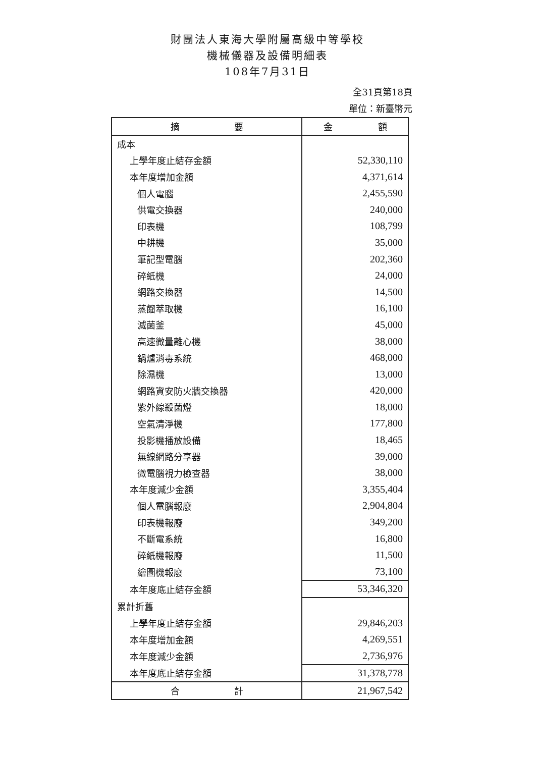財團法人東海大學附屬高級中等學校
機械儀器及設備明細表
108年7月31日
全31頁第18頁
單位：新臺幣元
| 摘 要 | 金 額 |
| --- | --- |
| 成本 | |
| 上學年度止結存金額 | 52,330,110 |
| 本年度增加金額 | 4,371,614 |
| 個人電腦 | 2,455,590 |
| 供電交換器 | 240,000 |
| 印表機 | 108,799 |
| 中耕機 | 35,000 |
| 筆記型電腦 | 202,360 |
| 碎紙機 | 24,000 |
| 網路交換器 | 14,500 |
| 蒸餾萃取機 | 16,100 |
| 滅菌釜 | 45,000 |
| 高速微量離心機 | 38,000 |
| 鍋爐消毒系統 | 468,000 |
| 除濕機 | 13,000 |
| 網路資安防火牆交換器 | 420,000 |
| 紫外線殺菌燈 | 18,000 |
| 空氣清淨機 | 177,800 |
| 投影機播放設備 | 18,465 |
| 無線網路分享器 | 39,000 |
| 微電腦視力檢查器 | 38,000 |
| 本年度減少金額 | 3,355,404 |
| 個人電腦報廢 | 2,904,804 |
| 印表機報廢 | 349,200 |
| 不斷電系統 | 16,800 |
| 碎紙機報廢 | 11,500 |
| 繪圖機報廢 | 73,100 |
| 本年度底止結存金額 | 53,346,320 |
| 累計折舊 | |
| 上學年度止結存金額 | 29,846,203 |
| 本年度增加金額 | 4,269,551 |
| 本年度減少金額 | 2,736,976 |
| 本年度底止結存金額 | 31,378,778 |
| 合 計 | 21,967,542 |